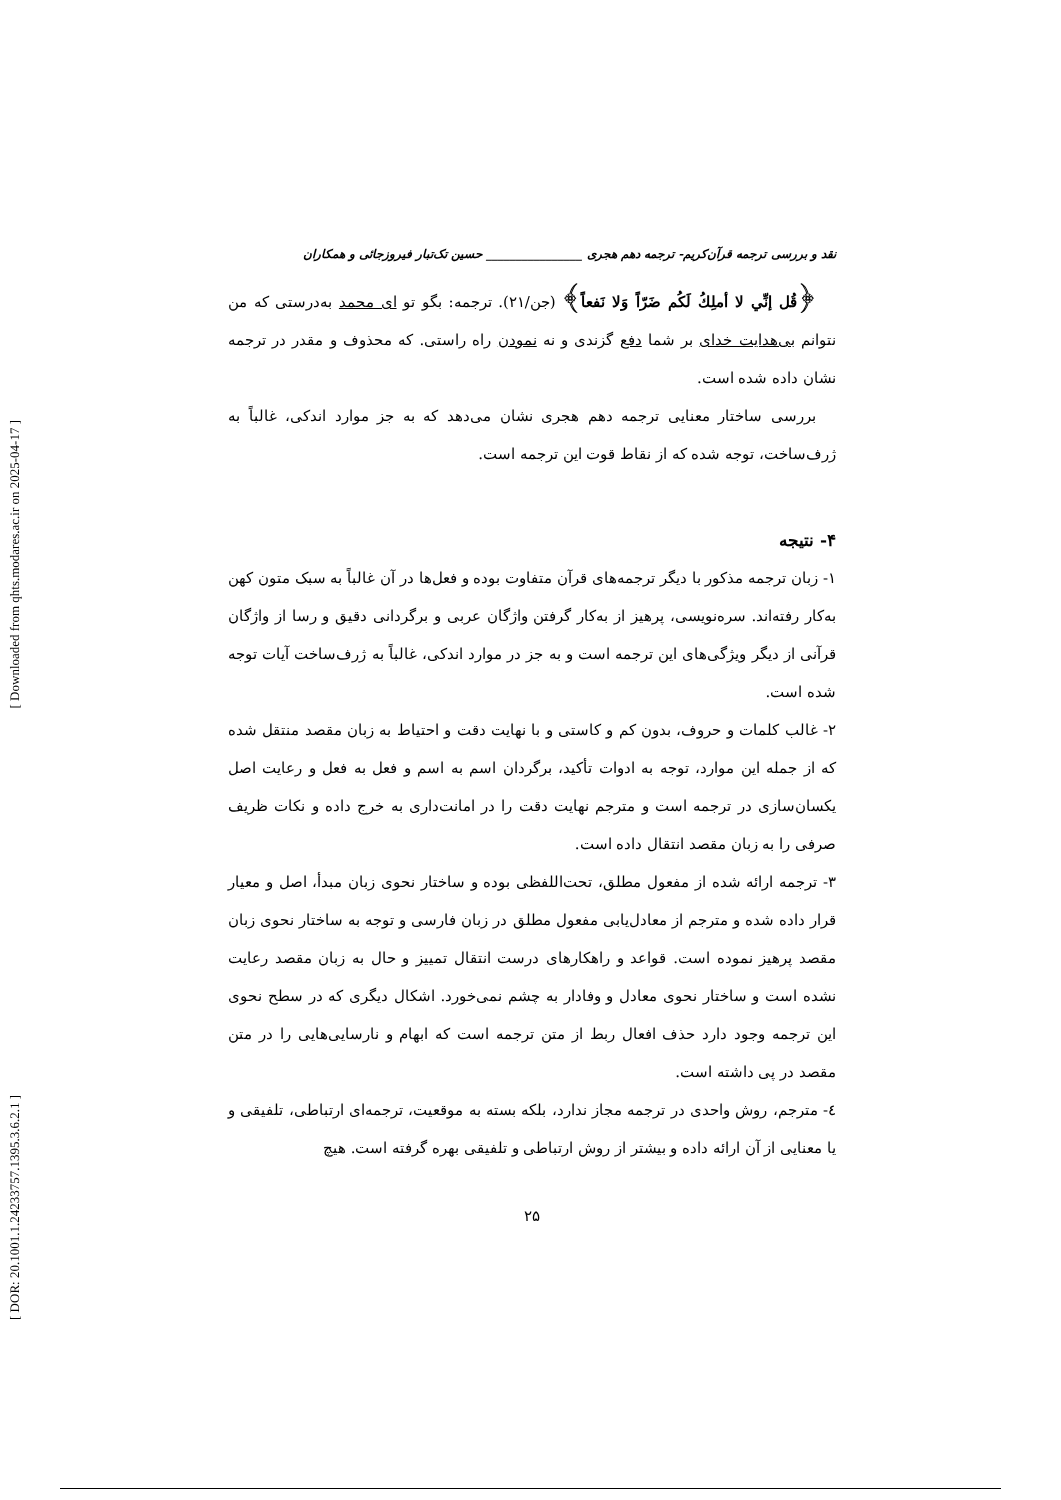[ Downloaded from qhts.modares.ac.ir on 2025-04-17 ]
[ DOR: 20.1001.1.24233757.1395.3.6.2.1 ]
نقد و بررسی ترجمه قرآن‌کریم- ترجمه دهم هجری ________________ حسین تک‌تبار فیروزجائی و همکاران
﴿قُل إنِّي لا أملِكُ لَكُم ضَرّاً وَلا نَفعاً﴾ (جن/۲۱). ترجمه: بگو تو ای محمد به‌درستی که من نتوانم بی‌هدایت خدای بر شما دفع گزندی و نه نمودن راه راستی. که محذوف و مقدر در ترجمه نشان داده شده است.
بررسی ساختار معنایی ترجمه دهم هجری نشان می‌دهد که به جز موارد اندکی، غالباً به ژرف‌ساخت، توجه شده که از نقاط قوت این ترجمه است.
۴- نتیجه
۱- زبان ترجمه مذکور با دیگر ترجمه‌های قرآن متفاوت بوده و فعل‌ها در آن غالباً به سبک متون کهن به‌کار رفته‌اند. سره‌نویسی، پرهیز از به‌کار گرفتن واژگان عربی و برگردانی دقیق و رسا از واژگان قرآنی از دیگر ویژگی‌های این ترجمه است و به جز در موارد اندکی، غالباً به ژرف‌ساخت آیات توجه شده است.
۲- غالب کلمات و حروف، بدون کم و کاستی و با نهایت دقت و احتیاط به زبان مقصد منتقل شده که از جمله این موارد، توجه به ادوات تأکید، برگردان اسم به اسم و فعل به فعل و رعایت اصل یکسان‌سازی در ترجمه است و مترجم نهایت دقت را در امانت‌داری به خرج داده و نکات ظریف صرفی را به زبان مقصد انتقال داده است.
۳- ترجمه ارائه شده از مفعول مطلق، تحت‌اللفظی بوده و ساختار نحوی زبان مبدأ، اصل و معیار قرار داده شده و مترجم از معادل‌یابی مفعول مطلق در زبان فارسی و توجه به ساختار نحوی زبان مقصد پرهیز نموده است. قواعد و راهکارهای درست انتقال تمییز و حال به زبان مقصد رعایت نشده است و ساختار نحوی معادل و وفادار به چشم نمی‌خورد. اشکال دیگری که در سطح نحوی این ترجمه وجود دارد حذف افعال ربط از متن ترجمه است که ابهام و نارسایی‌هایی را در متن مقصد در پی داشته است.
٤- مترجم، روش واحدی در ترجمه مجاز ندارد، بلکه بسته به موقعیت، ترجمه‌ای ارتباطی، تلفیقی و یا معنایی از آن ارائه داده و بیشتر از روش ارتباطی و تلفیقی بهره گرفته است. هیچ
۲۵